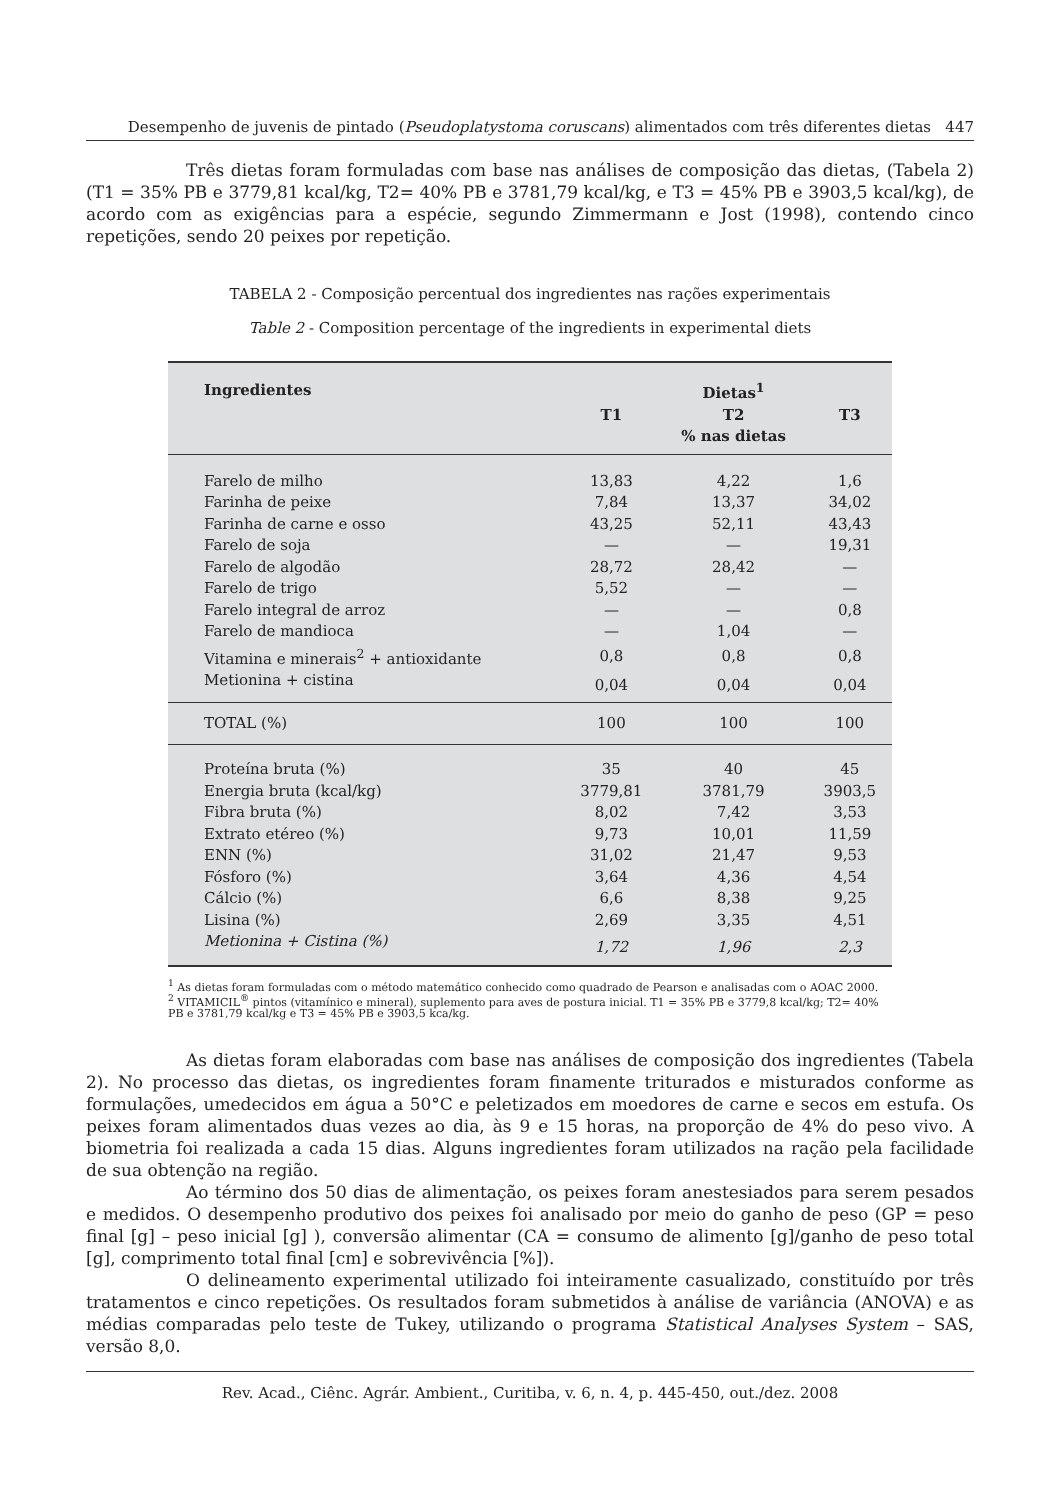Desempenho de juvenis de pintado (Pseudoplatystoma coruscans) alimentados com três diferentes dietas 447
Três dietas foram formuladas com base nas análises de composição das dietas, (Tabela 2) (T1 = 35% PB e 3779,81 kcal/kg, T2= 40% PB e 3781,79 kcal/kg, e T3 = 45% PB e 3903,5 kcal/kg), de acordo com as exigências para a espécie, segundo Zimmermann e Jost (1998), contendo cinco repetições, sendo 20 peixes por repetição.
TABELA 2 - Composição percentual dos ingredientes nas rações experimentais
Table 2 - Composition percentage of the ingredients in experimental diets
| Ingredientes | | Dietas<sup>1</sup> | |
| --- | --- | --- | --- |
| | T1 | T2 | T3 |
| | | % nas dietas | |
| Farelo de milho | 13,83 | 4,22 | 1,6 |
| Farinha de peixe | 7,84 | 13,37 | 34,02 |
| Farinha de carne e osso | 43,25 | 52,11 | 43,43 |
| Farelo de soja | — | — | 19,31 |
| Farelo de algodão | 28,72 | 28,42 | — |
| Farelo de trigo | 5,52 | — | — |
| Farelo integral de arroz | — | — | 0,8 |
| Farelo de mandioca | — | 1,04 | — |
| Vitamina e minerais<sup>2</sup> + antioxidante | 0,8 | 0,8 | 0,8 |
| Metionina + cistina | 0,04 | 0,04 | 0,04 |
| TOTAL (%) | 100 | 100 | 100 |
| Proteína bruta (%) | 35 | 40 | 45 |
| Energia bruta (kcal/kg) | 3779,81 | 3781,79 | 3903,5 |
| Fibra bruta (%) | 8,02 | 7,42 | 3,53 |
| Extrato etéreo (%) | 9,73 | 10,01 | 11,59 |
| ENN (%) | 31,02 | 21,47 | 9,53 |
| Fósforo (%) | 3,64 | 4,36 | 4,54 |
| Cálcio (%) | 6,6 | 8,38 | 9,25 |
| Lisina (%) | 2,69 | 3,35 | 4,51 |
| Metionina + Cistina (%) | 1,72 | 1,96 | 2,3 |
<sup>1</sup> As dietas foram formuladas com o método matemático conhecido como quadrado de Pearson e analisadas com o AOAC 2000.
<sup>2</sup> VITAMICIL<sup>®</sup> pintos (vitamínico e mineral), suplemento para aves de postura inicial. T1 = 35% PB e 3779,8 kcal/kg; T2= 40% PB e 3781,79 kcal/kg e T3 = 45% PB e 3903,5 kca/kg.
As dietas foram elaboradas com base nas análises de composição dos ingredientes (Tabela 2). No processo das dietas, os ingredientes foram finamente triturados e misturados conforme as formulações, umedecidos em água a 50°C e peletizados em moedores de carne e secos em estufa. Os peixes foram alimentados duas vezes ao dia, às 9 e 15 horas, na proporção de 4% do peso vivo. A biometria foi realizada a cada 15 dias. Alguns ingredientes foram utilizados na ração pela facilidade de sua obtenção na região.
Ao término dos 50 dias de alimentação, os peixes foram anestesiados para serem pesados e medidos. O desempenho produtivo dos peixes foi analisado por meio do ganho de peso (GP = peso final [g] – peso inicial [g] ), conversão alimentar (CA = consumo de alimento [g]/ganho de peso total [g], comprimento total final [cm] e sobrevivência [%]).
O delineamento experimental utilizado foi inteiramente casualizado, constituído por três tratamentos e cinco repetições. Os resultados foram submetidos à análise de variância (ANOVA) e as médias comparadas pelo teste de Tukey, utilizando o programa Statistical Analyses System – SAS, versão 8,0.
Rev. Acad., Ciênc. Agrár. Ambient., Curitiba, v. 6, n. 4, p. 445-450, out./dez. 2008